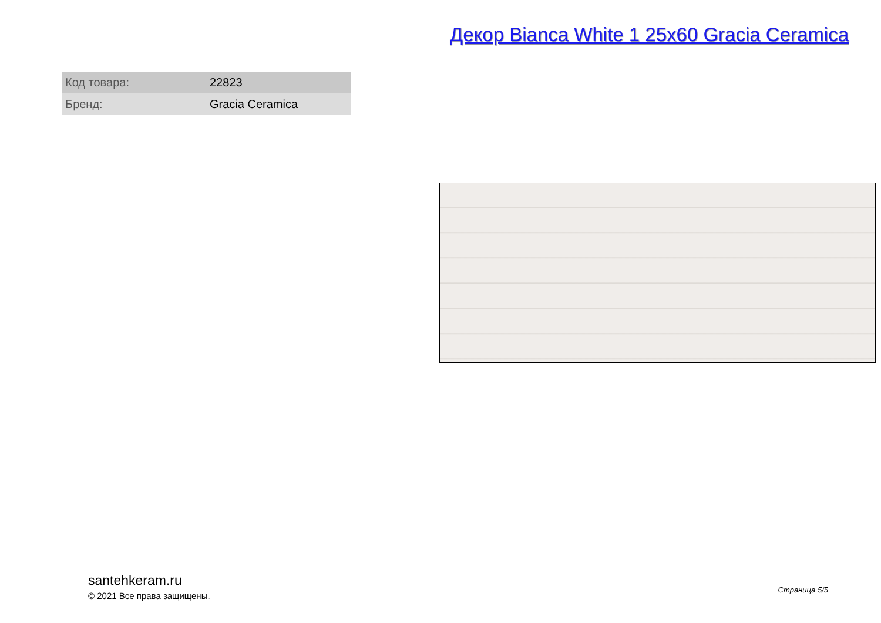Декор Bianca White 1 25x60 Gracia Ceramica
| Код товара: | 22823 |
| Бренд: | Gracia Ceramica |
santehkeram.ru
© 2021 Все права защищены.
Страница 5/5